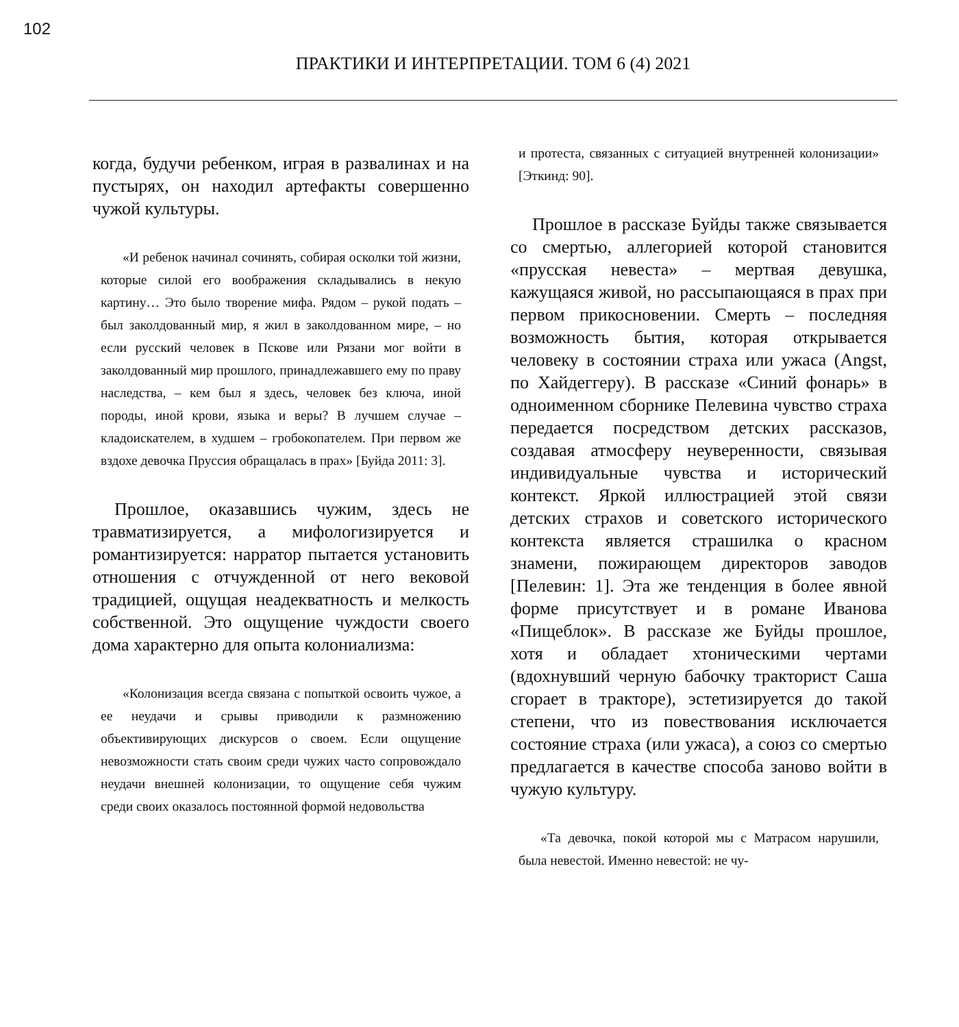102
ПРАКТИКИ И ИНТЕРПРЕТАЦИИ. ТОМ 6 (4) 2021
когда, будучи ребенком, играя в развалинах и на пустырях, он находил артефакты совершенно чужой культуры.
«И ребенок начинал сочинять, собирая осколки той жизни, которые силой его воображения складывались в некую картину… Это было творение мифа. Рядом – рукой подать – был заколдованный мир, я жил в заколдованном мире, – но если русский человек в Пскове или Рязани мог войти в заколдованный мир прошлого, принадлежавшего ему по праву наследства, – кем был я здесь, человек без ключа, иной породы, иной крови, языка и веры? В лучшем случае – кладоискателем, в худшем – гробокопателем. При первом же вздохе девочка Пруссия обращалась в прах» [Буйда 2011: 3].
Прошлое, оказавшись чужим, здесь не травматизируется, а мифологизируется и романтизируется: нарратор пытается установить отношения с отчужденной от него вековой традицией, ощущая неадекватность и мелкость собственной. Это ощущение чуждости своего дома характерно для опыта колониализма:
«Колонизация всегда связана с попыткой освоить чужое, а ее неудачи и срывы приводили к размножению объективирующих дискурсов о своем. Если ощущение невозможности стать своим среди чужих часто сопровождало неудачи внешней колонизации, то ощущение себя чужим среди своих оказалось постоянной формой недовольства
и протеста, связанных с ситуацией внутренней колонизации» [Эткинд: 90].
Прошлое в рассказе Буйды также связывается со смертью, аллегорией которой становится «прусская невеста» – мертвая девушка, кажущаяся живой, но рассыпающаяся в прах при первом прикосновении. Смерть – последняя возможность бытия, которая открывается человеку в состоянии страха или ужаса (Angst, по Хайдеггеру). В рассказе «Синий фонарь» в одноименном сборнике Пелевина чувство страха передается посредством детских рассказов, создавая атмосферу неуверенности, связывая индивидуальные чувства и исторический контекст. Яркой иллюстрацией этой связи детских страхов и советского исторического контекста является страшилка о красном знамени, пожирающем директоров заводов [Пелевин: 1]. Эта же тенденция в более явной форме присутствует и в романе Иванова «Пищеблок». В рассказе же Буйды прошлое, хотя и обладает хтоническими чертами (вдохнувший черную бабочку тракторист Саша сгорает в тракторе), эстетизируется до такой степени, что из повествования исключается состояние страха (или ужаса), а союз со смертью предлагается в качестве способа заново войти в чужую культуру.
«Та девочка, покой которой мы с Матрасом нарушили, была невестой. Именно невестой: не чу-